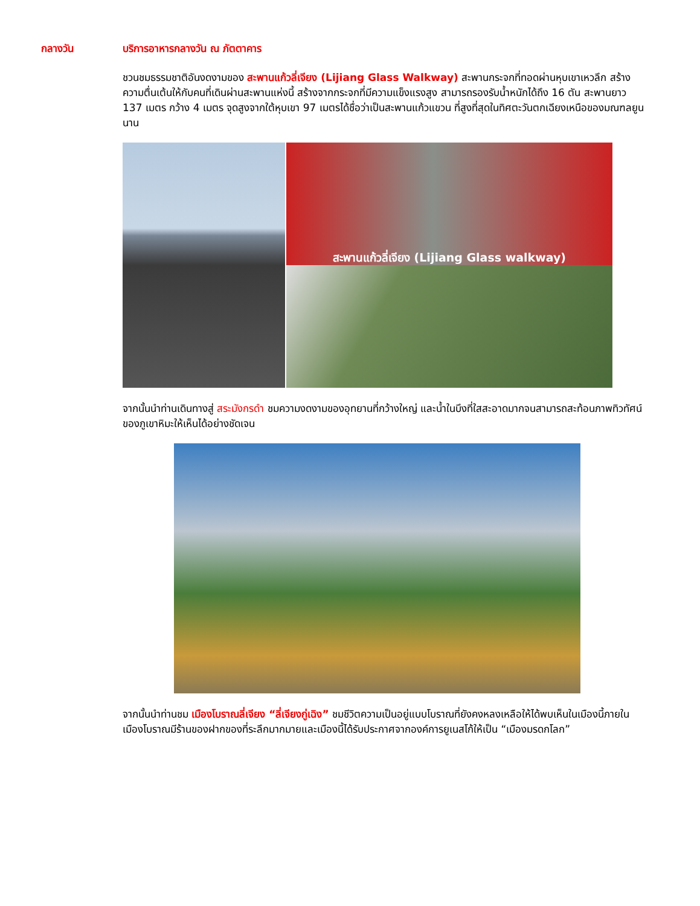กลางวัน บริการอาหารกลางวัน ณ ภัตตาคาร
ชวนชมธรรมชาติอันงดงามของ สะพานแก้วลี่เจียง (Lijiang Glass Walkway) สะพานกระจกที่ทอดผ่านหุบเขาเหวลึก สร้างความตื่นเต้นให้กับคนที่เดินผ่านสะพานแห่งนี้ สร้างจากกระจกที่มีความแข็งแรงสูง สามารถรองรับน้ำหนักได้ถึง 16 ตัน สะพานยาว 137 เมตร กว้าง 4 เมตร จุดสูงจากใต้หุบเขา 97 เมตรได้ชื่อว่าเป็นสะพานแก้วแขวน ที่สูงที่สุดในทิศตะวันตกเฉียงเหนือของมณฑลยูนนาน
สะพานแก้วลี่เจียง (Lijiang Glass walkway)
จากนั้นนำท่านเดินทางสู่ สระมังกรดำ ชมความงดงามของอุทยานที่กว้างใหญ่ และน้ำในบึงที่ใสสะอาดมากจนสามารถสะท้อนภาพทิวทัศน์ของภูเขาหิมะให้เห็นได้อย่างชัดเจน
จากนั้นนำท่านชม เมืองโบราณลี่เจียง “ลี่เจียงกู่เฉิง” ชมชีวิตความเป็นอยู่แบบโบราณที่ยังคงหลงเหลือให้ได้พบเห็นในเมืองนี้ภายในเมืองโบราณมีร้านของฝากของที่ระลึกมากมายและเมืองนี้ได้รับประกาศจากองค์การยูเนสโก้ให้เป็น “เมืองมรดกโลก”